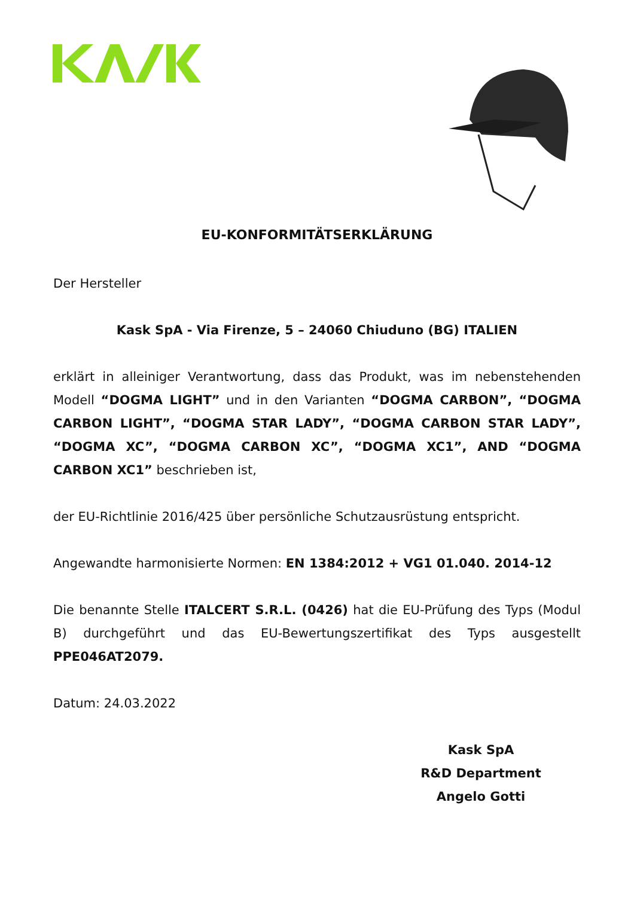EU-KONFORMITÄTSERKLÄRUNG
Der Hersteller
Kask SpA - Via Firenze, 5 – 24060 Chiuduno (BG) ITALIEN
erklärt in alleiniger Verantwortung, dass das Produkt, was im nebenstehenden Modell “DOGMA LIGHT” und in den Varianten “DOGMA CARBON”, “DOGMA CARBON LIGHT”, “DOGMA STAR LADY”, “DOGMA CARBON STAR LADY”, “DOGMA XC”, “DOGMA CARBON XC”, “DOGMA XC1”, AND “DOGMA CARBON XC1” beschrieben ist,
der EU-Richtlinie 2016/425 über persönliche Schutzausrüstung entspricht.
Angewandte harmonisierte Normen: EN 1384:2012 + VG1 01.040. 2014-12
Die benannte Stelle ITALCERT S.R.L. (0426) hat die EU-Prüfung des Typs (Modul B) durchgeführt und das EU-Bewertungszertifikat des Typs ausgestellt PPE046AT2079.
Datum: 24.03.2022
Kask SpA
R&D Department
Angelo Gotti